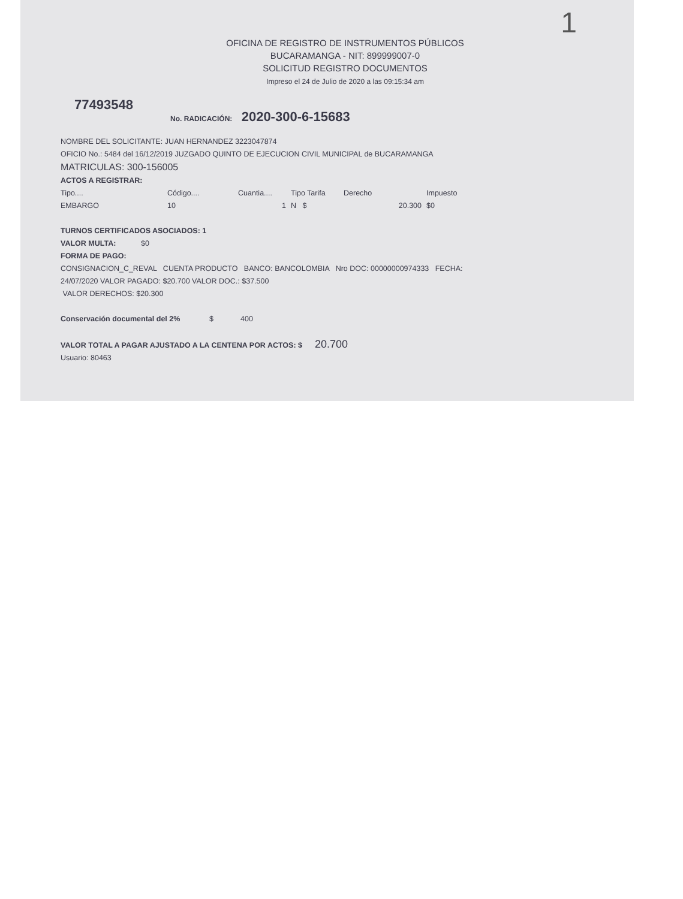1
OFICINA DE REGISTRO DE INSTRUMENTOS PÚBLICOS
BUCARAMANGA - NIT: 899999007-0
SOLICITUD REGISTRO DOCUMENTOS
Impreso el 24 de Julio de 2020 a las 09:15:34 am
77493548
No. RADICACIÓN: 2020-300-6-15683
NOMBRE DEL SOLICITANTE: JUAN HERNANDEZ 3223047874
OFICIO No.: 5484 del 16/12/2019 JUZGADO QUINTO DE EJECUCION CIVIL MUNICIPAL de BUCARAMANGA
MATRICULAS: 300-156005
ACTOS A REGISTRAR:
| Tipo.... | Código.... | Cuantia.... | Tipo Tarifa | Derecho | Impuesto |
| --- | --- | --- | --- | --- | --- |
| EMBARGO | 10 | 1 | N $ | 20.300 | $0 |
TURNOS CERTIFICADOS ASOCIADOS: 1
VALOR MULTA: $0
FORMA DE PAGO:
CONSIGNACION_C_REVAL CUENTA PRODUCTO BANCO: BANCOLOMBIA Nro DOC: 00000000974333 FECHA:
24/07/2020 VALOR PAGADO: $20.700 VALOR DOC.: $37.500
VALOR DERECHOS: $20.300
Conservación documental del 2% $ 400
VALOR TOTAL A PAGAR AJUSTADO A LA CENTENA POR ACTOS: $ 20.700
Usuario: 80463